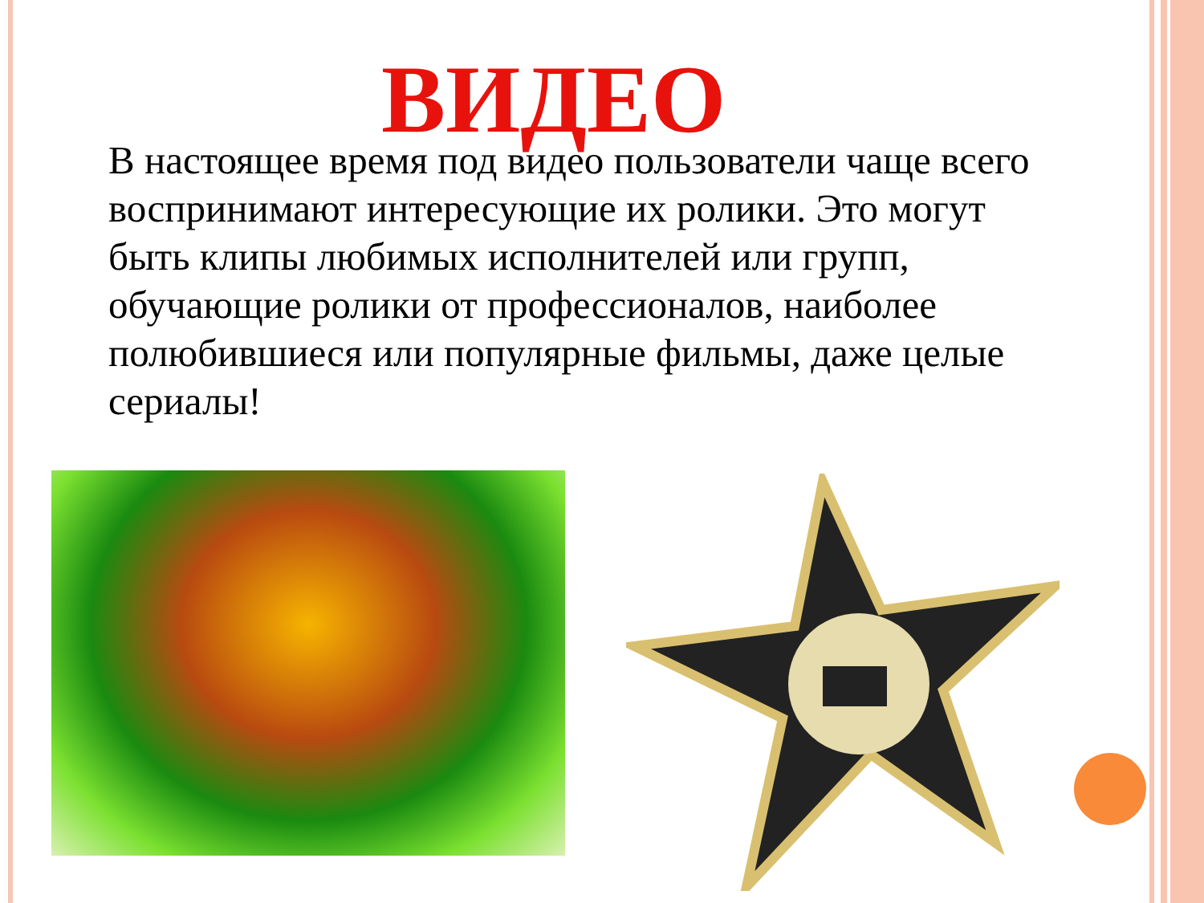ВИДЕО
В настоящее время под видео пользователи чаще всего воспринимают интересующие их ролики. Это могут быть клипы любимых исполнителей или групп, обучающие ролики от профессионалов, наиболее полюбившиеся или популярные фильмы, даже целые сериалы!